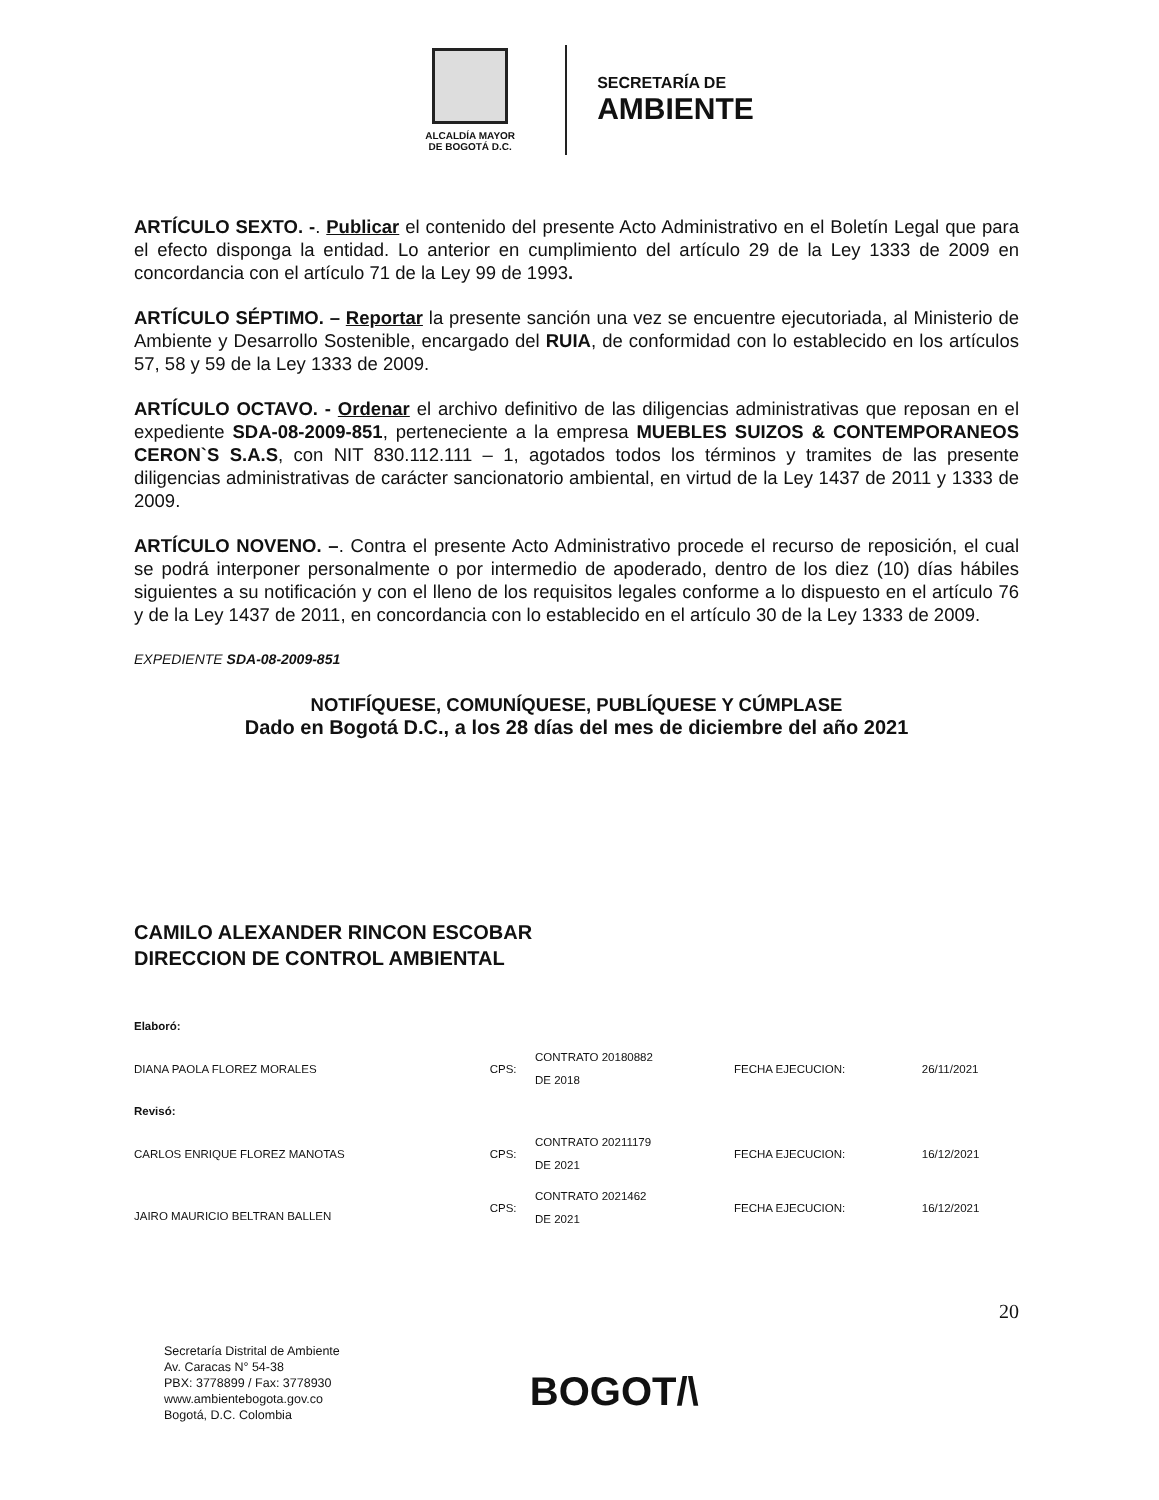ALCALDÍA MAYOR
DE BOGOTÁ D.C.
SECRETARÍA DE
AMBIENTE
ARTÍCULO SEXTO. -. Publicar el contenido del presente Acto Administrativo en el Boletín Legal que para el efecto disponga la entidad. Lo anterior en cumplimiento del artículo 29 de la Ley 1333 de 2009 en concordancia con el artículo 71 de la Ley 99 de 1993.
ARTÍCULO SÉPTIMO. – Reportar la presente sanción una vez se encuentre ejecutoriada, al Ministerio de Ambiente y Desarrollo Sostenible, encargado del RUIA, de conformidad con lo establecido en los artículos 57, 58 y 59 de la Ley 1333 de 2009.
ARTÍCULO OCTAVO. - Ordenar el archivo definitivo de las diligencias administrativas que reposan en el expediente SDA-08-2009-851, perteneciente a la empresa MUEBLES SUIZOS & CONTEMPORANEOS CERON`S S.A.S, con NIT 830.112.111 – 1, agotados todos los términos y tramites de las presente diligencias administrativas de carácter sancionatorio ambiental, en virtud de la Ley 1437 de 2011 y 1333 de 2009.
ARTÍCULO NOVENO. –. Contra el presente Acto Administrativo procede el recurso de reposición, el cual se podrá interponer personalmente o por intermedio de apoderado, dentro de los diez (10) días hábiles siguientes a su notificación y con el lleno de los requisitos legales conforme a lo dispuesto en el artículo 76 y de la Ley 1437 de 2011, en concordancia con lo establecido en el artículo 30 de la Ley 1333 de 2009.
EXPEDIENTE SDA-08-2009-851
NOTIFÍQUESE, COMUNÍQUESE, PUBLÍQUESE Y CÚMPLASE
Dado en Bogotá D.C., a los 28 días del mes de diciembre del año 2021
CAMILO ALEXANDER RINCON ESCOBAR
DIRECCION DE CONTROL AMBIENTAL
| Elaboró: | | | | |
| DIANA PAOLA FLOREZ MORALES | CPS: | CONTRATO 20180882 DE 2018 | FECHA EJECUCION: | 26/11/2021 |
| Revisó: | | | | |
| CARLOS ENRIQUE FLOREZ MANOTAS | CPS: | CONTRATO 20211179 DE 2021 | FECHA EJECUCION: | 16/12/2021 |
| JAIRO MAURICIO BELTRAN BALLEN | CPS: | CONTRATO 2021462 DE 2021 | FECHA EJECUCION: | 16/12/2021 |
20
Secretaría Distrital de Ambiente
Av. Caracas N° 54-38
PBX: 3778899 / Fax: 3778930
www.ambientebogota.gov.co
Bogotá, D.C. Colombia
BOGOT/\